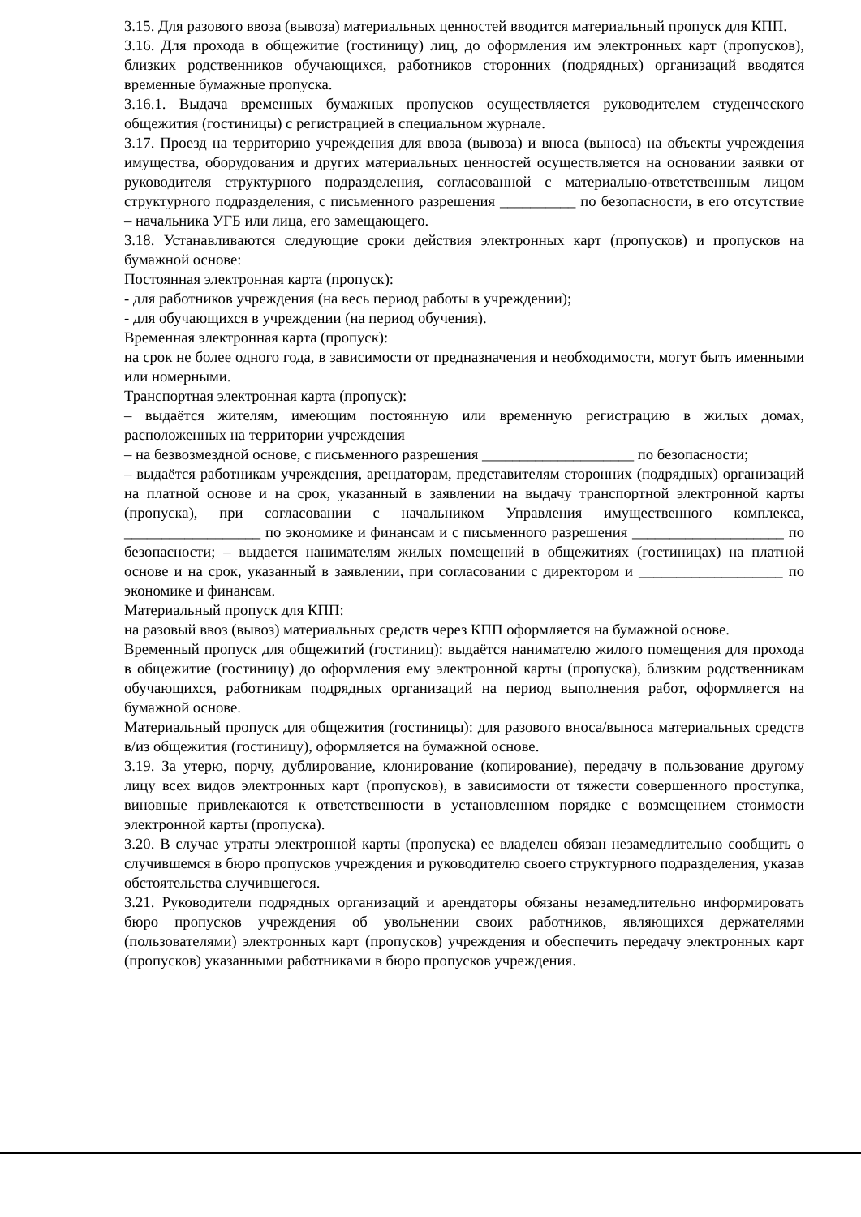3.15. Для разового ввоза (вывоза) материальных ценностей вводится материальный пропуск для КПП.
3.16. Для прохода в общежитие (гостиницу) лиц, до оформления им электронных карт (пропусков), близких родственников обучающихся, работников сторонних (подрядных) организаций вводятся временные бумажные пропуска.
3.16.1. Выдача временных бумажных пропусков осуществляется руководителем студенческого общежития (гостиницы) с регистрацией в специальном журнале.
3.17. Проезд на территорию учреждения для ввоза (вывоза) и вноса (выноса) на объекты учреждения имущества, оборудования и других материальных ценностей осуществляется на основании заявки от руководителя структурного подразделения, согласованной с материально-ответственным лицом структурного подразделения, с письменного разрешения __________ по безопасности, в его отсутствие – начальника УГБ или лица, его замещающего.
3.18. Устанавливаются следующие сроки действия электронных карт (пропусков) и пропусков на бумажной основе:
Постоянная электронная карта (пропуск):
- для работников учреждения (на весь период работы в учреждении);
- для обучающихся в учреждении (на период обучения).
Временная электронная карта (пропуск):
на срок не более одного года, в зависимости от предназначения и необходимости, могут быть именными или номерными.
Транспортная электронная карта (пропуск):
– выдаётся жителям, имеющим постоянную или временную регистрацию в жилых домах, расположенных на территории учреждения
– на безвозмездной основе, с письменного разрешения ____________________ по безопасности;
– выдаётся работникам учреждения, арендаторам, представителям сторонних (подрядных) организаций на платной основе и на срок, указанный в заявлении на выдачу транспортной электронной карты (пропуска), при согласовании с начальником Управления имущественного комплекса, __________________ по экономике и финансам и с письменного разрешения ____________________ по безопасности; – выдается нанимателям жилых помещений в общежитиях (гостиницах) на платной основе и на срок, указанный в заявлении, при согласовании с директором и ___________________ по экономике и финансам.
Материальный пропуск для КПП:
на разовый ввоз (вывоз) материальных средств через КПП оформляется на бумажной основе.
Временный пропуск для общежитий (гостиниц): выдаётся нанимателю жилого помещения для прохода в общежитие (гостиницу) до оформления ему электронной карты (пропуска), близким родственникам обучающихся, работникам подрядных организаций на период выполнения работ, оформляется на бумажной основе.
Материальный пропуск для общежития (гостиницы): для разового вноса/выноса материальных средств в/из общежития (гостиницу), оформляется на бумажной основе.
3.19. За утерю, порчу, дублирование, клонирование (копирование), передачу в пользование другому лицу всех видов электронных карт (пропусков), в зависимости от тяжести совершенного проступка, виновные привлекаются к ответственности в установленном порядке с возмещением стоимости электронной карты (пропуска).
3.20. В случае утраты электронной карты (пропуска) ее владелец обязан незамедлительно сообщить о случившемся в бюро пропусков учреждения и руководителю своего структурного подразделения, указав обстоятельства случившегося.
3.21. Руководители подрядных организаций и арендаторы обязаны незамедлительно информировать бюро пропусков учреждения об увольнении своих работников, являющихся держателями (пользователями) электронных карт (пропусков) учреждения и обеспечить передачу электронных карт (пропусков) указанными работниками в бюро пропусков учреждения.